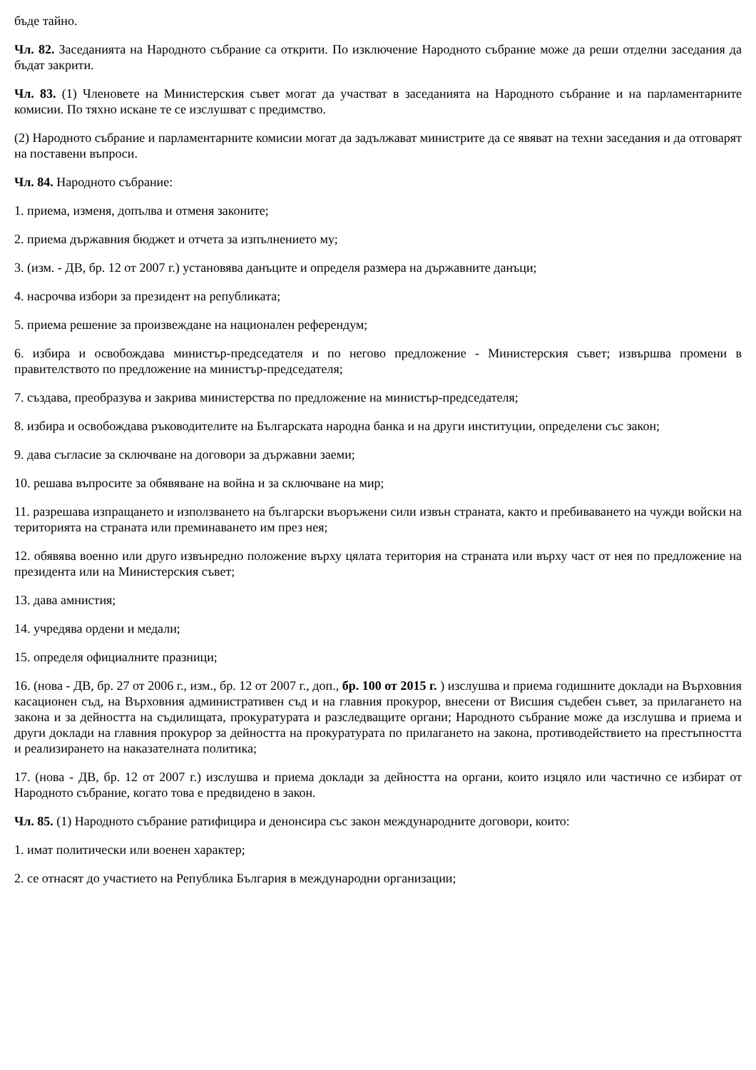бъде тайно.
Чл. 82. Заседанията на Народното събрание са открити. По изключение Народното събрание може да реши отделни заседания да бъдат закрити.
Чл. 83. (1) Членовете на Министерския съвет могат да участват в заседанията на Народното събрание и на парламентарните комисии. По тяхно искане те се изслушват с предимство.
(2) Народното събрание и парламентарните комисии могат да задължават министрите да се явяват на техни заседания и да отговарят на поставени въпроси.
Чл. 84. Народното събрание:
1. приема, изменя, допълва и отменя законите;
2. приема държавния бюджет и отчета за изпълнението му;
3. (изм. - ДВ, бр. 12 от 2007 г.) установява данъците и определя размера на държавните данъци;
4. насрочва избори за президент на републиката;
5. приема решение за произвеждане на национален референдум;
6. избира и освобождава министър-председателя и по негово предложение - Министерския съвет; извършва промени в правителството по предложение на министър-председателя;
7. създава, преобразува и закрива министерства по предложение на министър-председателя;
8. избира и освобождава ръководителите на Българската народна банка и на други институции, определени със закон;
9. дава съгласие за сключване на договори за държавни заеми;
10. решава въпросите за обявяване на война и за сключване на мир;
11. разрешава изпращането и използването на български въоръжени сили извън страната, както и пребиваването на чужди войски на територията на страната или преминаването им през нея;
12. обявява военно или друго извънредно положение върху цялата територия на страната или върху част от нея по предложение на президента или на Министерския съвет;
13. дава амнистия;
14. учредява ордени и медали;
15. определя официалните празници;
16. (нова - ДВ, бр. 27 от 2006 г., изм., бр. 12 от 2007 г., доп., бр. 100 от 2015 г. ) изслушва и приема годишните доклади на Върховния касационен съд, на Върховния административен съд и на главния прокурор, внесени от Висшия съдебен съвет, за прилагането на закона и за дейността на съдилищата, прокуратурата и разследващите органи; Народното събрание може да изслушва и приема и други доклади на главния прокурор за дейността на прокуратурата по прилагането на закона, противодействието на престъпността и реализирането на наказателната политика;
17. (нова - ДВ, бр. 12 от 2007 г.) изслушва и приема доклади за дейността на органи, които изцяло или частично се избират от Народното събрание, когато това е предвидено в закон.
Чл. 85. (1) Народното събрание ратифицира и денонсира със закон международните договори, които:
1. имат политически или военен характер;
2. се отнасят до участието на Република България в международни организации;